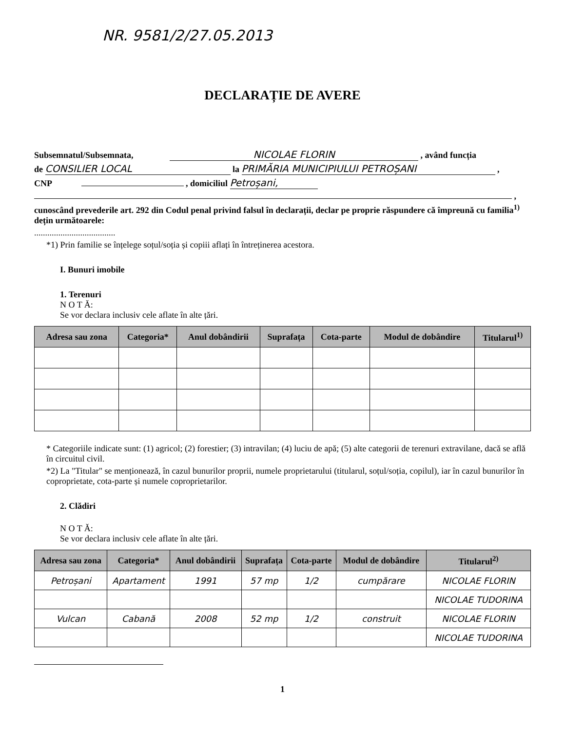NR. 9581/2/27.05.2013
DECLARAȚIE DE AVERE
Subsemnatul/Subsemnata, NICOLAE FLORIN , având funcția
de CONSILIER LOCAL la PRIMĂRIA MUNICIPIULUI PETROȘANI ,
CNP , domiciliul Petroșani,
,
cunoscând prevederile art. 292 din Codul penal privind falsul în declarații, declar pe proprie răspundere că împreună cu familia<sup>1)</sup> dețin următoarele:
.....................................
*1) Prin familie se înțelege soțul/soția și copiii aflați în întreținerea acestora.
I. Bunuri imobile
1. Terenuri
N O T Ă:
Se vor declara inclusiv cele aflate în alte țări.
| Adresa sau zona | Categoria* | Anul dobândirii | Suprafața | Cota-parte | Modul de dobândire | Titularul<sup>1)</sup> |
| --- | --- | --- | --- | --- | --- | --- |
* Categoriile indicate sunt: (1) agricol; (2) forestier; (3) intravilan; (4) luciu de apă; (5) alte categorii de terenuri extravilane, dacă se află în circuitul civil.
*2) La "Titular" se menționează, în cazul bunurilor proprii, numele proprietarului (titularul, soțul/soția, copilul), iar în cazul bunurilor în coproprietate, cota-parte și numele coproprietarilor.
2. Clădiri
N O T Ă:
Se vor declara inclusiv cele aflate în alte țări.
| Adresa sau zona | Categoria* | Anul dobândirii | Suprafața | Cota-parte | Modul de dobândire | Titularul<sup>2)</sup> |
| --- | --- | --- | --- | --- | --- | --- |
| Petroșani | Apartament | 1991 | 57 mp | 1/2 | cumpărare | NICOLAE FLORIN |
| | | | | | | NICOLAE TUDORINA |
| Vulcan | Cabană | 2008 | 52 mp | 1/2 | construit | NICOLAE FLORIN |
| | | | | | | NICOLAE TUDORINA |
1